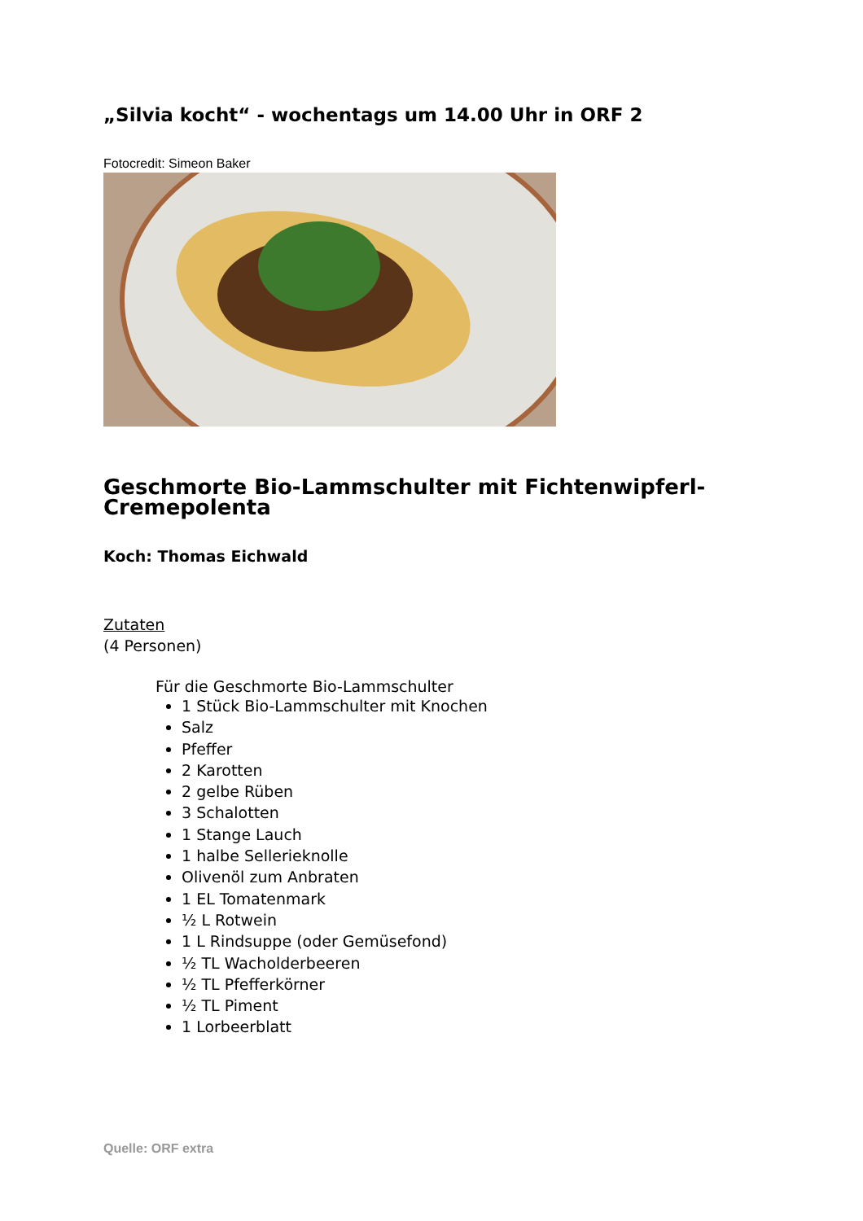„Silvia kocht“ - wochentags um 14.00 Uhr in ORF 2
Fotocredit: Simeon Baker
Geschmorte Bio-Lammschulter mit Fichtenwipferl-Cremepolenta
Koch: Thomas Eichwald
Zutaten
(4 Personen)
Für die Geschmorte Bio-Lammschulter
1 Stück Bio-Lammschulter mit Knochen
Salz
Pfeffer
2 Karotten
2 gelbe Rüben
3 Schalotten
1 Stange Lauch
1 halbe Sellerieknolle
Olivenöl zum Anbraten
1 EL Tomatenmark
½ L Rotwein
1 L Rindsuppe (oder Gemüsefond)
½ TL Wacholderbeeren
½ TL Pfefferkörner
½ TL Piment
1 Lorbeerblatt
Quelle: ORF extra